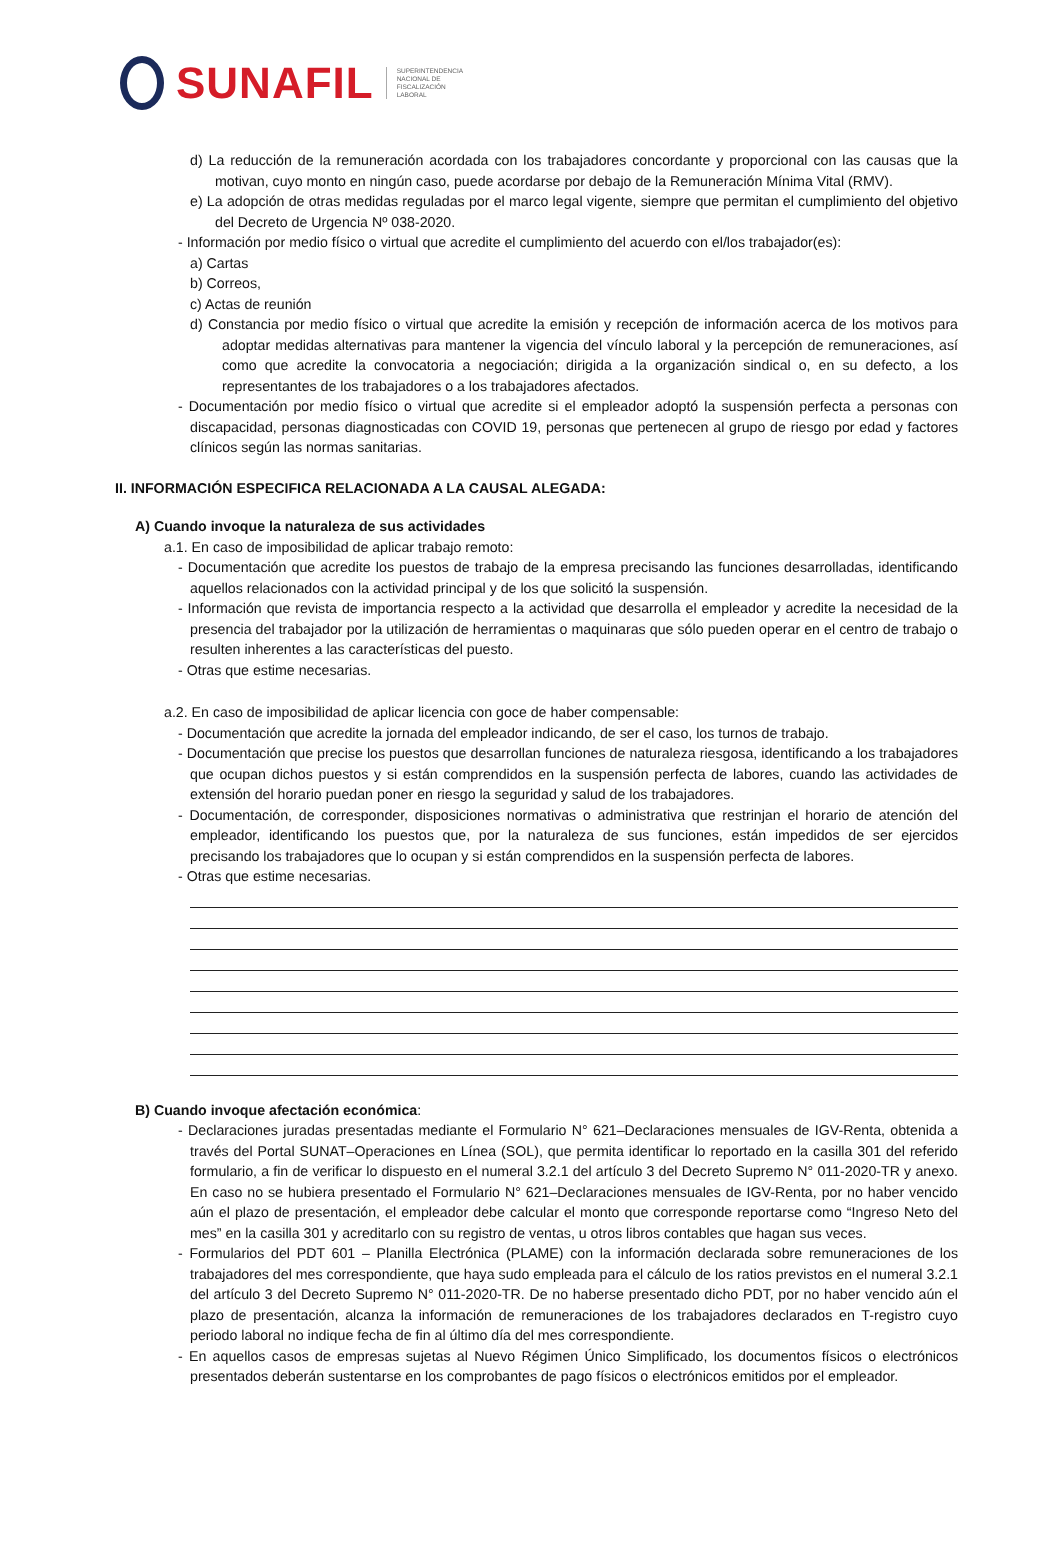SUNAFIL
SUPERINTENDENCIA
NACIONAL DE
FISCALIZACIÓN
LABORAL
d) La reducción de la remuneración acordada con los trabajadores concordante y proporcional con las causas que la motivan, cuyo monto en ningún caso, puede acordarse por debajo de la Remuneración Mínima Vital (RMV).
e) La adopción de otras medidas reguladas por el marco legal vigente, siempre que permitan el cumplimiento del objetivo del Decreto de Urgencia Nº 038-2020.
- Información por medio físico o virtual que acredite el cumplimiento del acuerdo con el/los trabajador(es):
a) Cartas
b) Correos,
c) Actas de reunión
d) Constancia por medio físico o virtual que acredite la emisión y recepción de información acerca de los motivos para adoptar medidas alternativas para mantener la vigencia del vínculo laboral y la percepción de remuneraciones, así como que acredite la convocatoria a negociación; dirigida a la organización sindical o, en su defecto, a los representantes de los trabajadores o a los trabajadores afectados.
- Documentación por medio físico o virtual que acredite si el empleador adoptó la suspensión perfecta a personas con discapacidad, personas diagnosticadas con COVID 19, personas que pertenecen al grupo de riesgo por edad y factores clínicos según las normas sanitarias.
II. INFORMACIÓN ESPECIFICA RELACIONADA A LA CAUSAL ALEGADA:
A) Cuando invoque la naturaleza de sus actividades
a.1. En caso de imposibilidad de aplicar trabajo remoto:
- Documentación que acredite los puestos de trabajo de la empresa precisando las funciones desarrolladas, identificando aquellos relacionados con la actividad principal y de los que solicitó la suspensión.
- Información que revista de importancia respecto a la actividad que desarrolla el empleador y acredite la necesidad de la presencia del trabajador por la utilización de herramientas o maquinaras que sólo pueden operar en el centro de trabajo o resulten inherentes a las características del puesto.
- Otras que estime necesarias.
a.2. En caso de imposibilidad de aplicar licencia con goce de haber compensable:
- Documentación que acredite la jornada del empleador indicando, de ser el caso, los turnos de trabajo.
- Documentación que precise los puestos que desarrollan funciones de naturaleza riesgosa, identificando a los trabajadores que ocupan dichos puestos y si están comprendidos en la suspensión perfecta de labores, cuando las actividades de extensión del horario puedan poner en riesgo la seguridad y salud de los trabajadores.
- Documentación, de corresponder, disposiciones normativas o administrativa que restrinjan el horario de atención del empleador, identificando los puestos que, por la naturaleza de sus funciones, están impedidos de ser ejercidos precisando los trabajadores que lo ocupan y si están comprendidos en la suspensión perfecta de labores.
- Otras que estime necesarias.
B) Cuando invoque afectación económica:
- Declaraciones juradas presentadas mediante el Formulario N° 621–Declaraciones mensuales de IGV-Renta, obtenida a través del Portal SUNAT–Operaciones en Línea (SOL), que permita identificar lo reportado en la casilla 301 del referido formulario, a fin de verificar lo dispuesto en el numeral 3.2.1 del artículo 3 del Decreto Supremo N° 011-2020-TR y anexo. En caso no se hubiera presentado el Formulario N° 621–Declaraciones mensuales de IGV-Renta, por no haber vencido aún el plazo de presentación, el empleador debe calcular el monto que corresponde reportarse como “Ingreso Neto del mes” en la casilla 301 y acreditarlo con su registro de ventas, u otros libros contables que hagan sus veces.
- Formularios del PDT 601 – Planilla Electrónica (PLAME) con la información declarada sobre remuneraciones de los trabajadores del mes correspondiente, que haya sudo empleada para el cálculo de los ratios previstos en el numeral 3.2.1 del artículo 3 del Decreto Supremo N° 011-2020-TR. De no haberse presentado dicho PDT, por no haber vencido aún el plazo de presentación, alcanza la información de remuneraciones de los trabajadores declarados en T-registro cuyo periodo laboral no indique fecha de fin al último día del mes correspondiente.
- En aquellos casos de empresas sujetas al Nuevo Régimen Único Simplificado, los documentos físicos o electrónicos presentados deberán sustentarse en los comprobantes de pago físicos o electrónicos emitidos por el empleador.